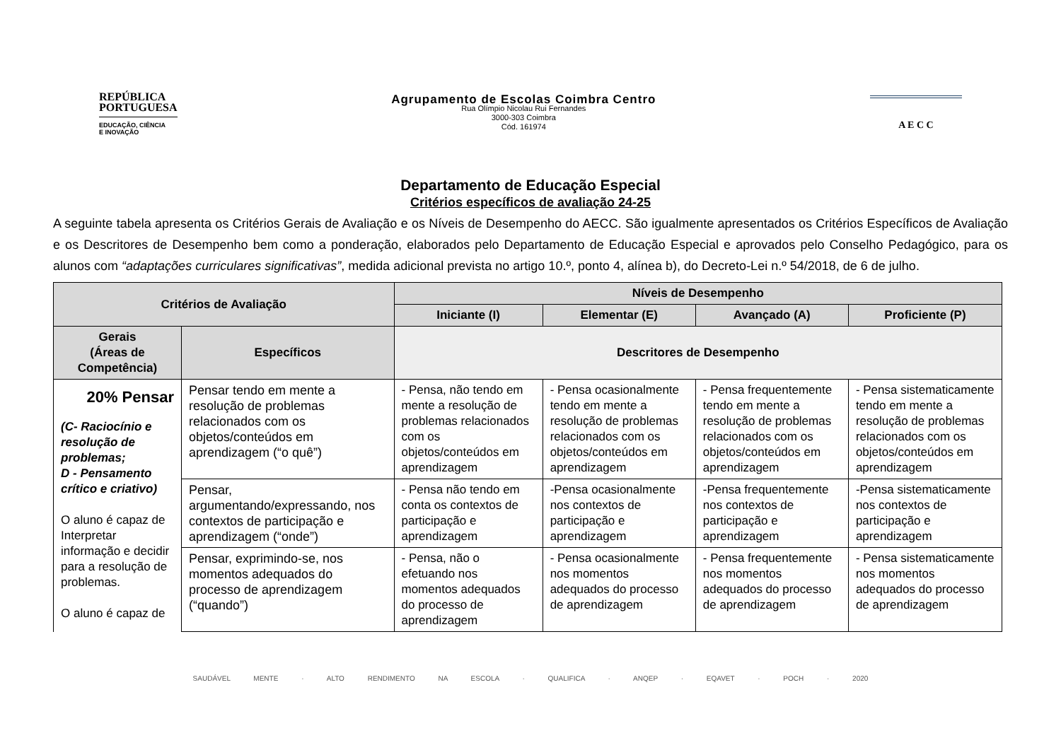REPÚBLICA
PORTUGUESA
EDUCAÇÃO, CIÊNCIA
E INOVAÇÃO
Agrupamento de Escolas Coimbra Centro
Rua Olímpio Nicolau Rui Fernandes
3000-303 Coimbra
Cód. 161974
A E C C
Departamento de Educação Especial
Critérios específicos de avaliação 24-25
A seguinte tabela apresenta os Critérios Gerais de Avaliação e os Níveis de Desempenho do AECC. São igualmente apresentados os Critérios Específicos de Avaliação e os Descritores de Desempenho bem como a ponderação, elaborados pelo Departamento de Educação Especial e aprovados pelo Conselho Pedagógico, para os alunos com “adaptações curriculares significativas”, medida adicional prevista no artigo 10.º, ponto 4, alínea b), do Decreto-Lei n.º 54/2018, de 6 de julho.
| Critérios de Avaliação | | Níveis de Desempenho | | | |
| --- | --- | --- | --- | --- | --- |
| | | Iniciante (I) | Elementar (E) | Avançado (A) | Proficiente (P) |
| Gerais (Áreas de Competência) | Específicos | Descritores de Desempenho | | | |
| 20% Pensar (C- Raciocínio e resolução de problemas; D - Pensamento crítico e criativo) O aluno é capaz de Interpretar informação e decidir para a resolução de problemas. O aluno é capaz de | Pensar tendo em mente a resolução de problemas relacionados com os objetos/conteúdos em aprendizagem (“o quê”) | - Pensa, não tendo em mente a resolução de problemas relacionados com os objetos/conteúdos em aprendizagem | - Pensa ocasionalmente tendo em mente a resolução de problemas relacionados com os objetos/conteúdos em aprendizagem | - Pensa frequentemente tendo em mente a resolução de problemas relacionados com os objetos/conteúdos em aprendizagem | - Pensa sistematicamente tendo em mente a resolução de problemas relacionados com os objetos/conteúdos em aprendizagem |
| | Pensar, argumentando/expressando, nos contextos de participação e aprendizagem (“onde”) | - Pensa não tendo em conta os contextos de participação e aprendizagem | -Pensa ocasionalmente nos contextos de participação e aprendizagem | -Pensa frequentemente nos contextos de participação e aprendizagem | -Pensa sistematicamente nos contextos de participação e aprendizagem |
| | Pensar, exprimindo-se, nos momentos adequados do processo de aprendizagem (“quando”) | - Pensa, não o efetuando nos momentos adequados do processo de aprendizagem | - Pensa ocasionalmente nos momentos adequados do processo de aprendizagem | - Pensa frequentemente nos momentos adequados do processo de aprendizagem | - Pensa sistematicamente nos momentos adequados do processo de aprendizagem |
SAUDÁVEL MENTE · ALTO RENDIMENTO NA ESCOLA · QUALIFICA · ANQEP · EQAVET · POCH · 2020